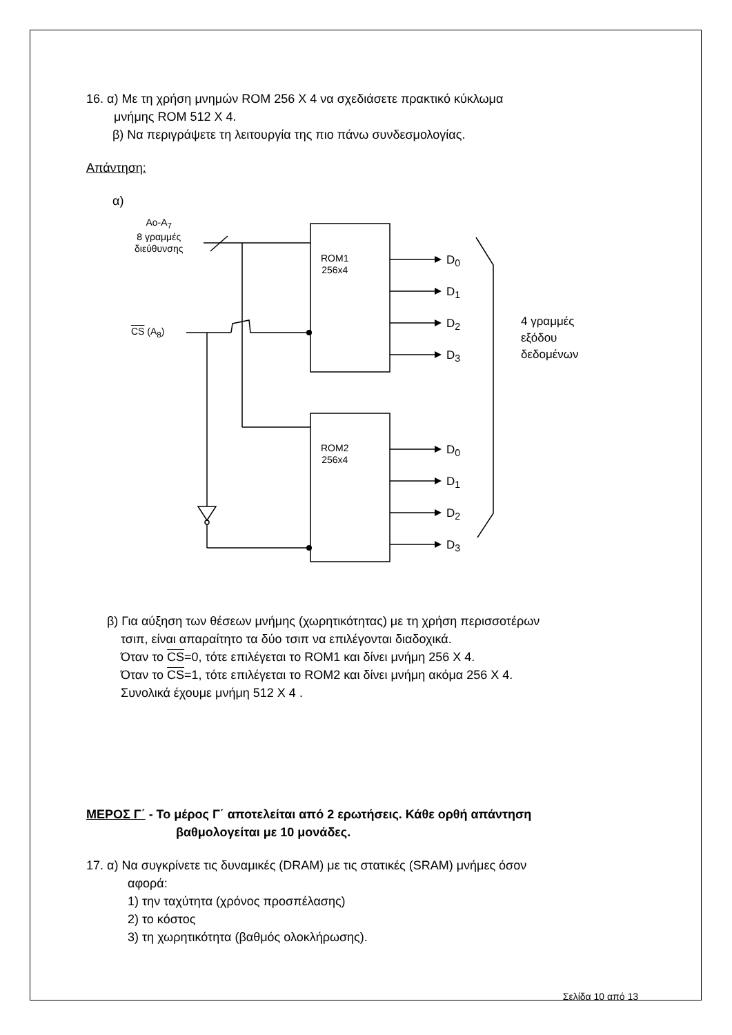16. α) Με τη χρήση μνημών ROM 256 X 4 να σχεδιάσετε πρακτικό κύκλωμα
μνήμης ROM 512 X 4.
β) Να περιγράψετε τη λειτουργία της πιο πάνω συνδεσμολογίας.
Απάντηση:
α)
Ao-A<sub>7</sub>
8 γραμμές
διεύθυνσης
ROM1
256x4
ROM2
256x4
CS (A<sub>8</sub>)
D<sub>0</sub>
D<sub>1</sub>
D<sub>2</sub>
D<sub>3</sub>
D<sub>0</sub>
D<sub>1</sub>
D<sub>2</sub>
D<sub>3</sub>
4 γραμμές
εξόδου
δεδομένων
β) Για αύξηση των θέσεων μνήμης (χωρητικότητας) με τη χρήση περισσοτέρων
τσιπ, είναι απαραίτητο τα δύο τσιπ να επιλέγονται διαδοχικά.
Όταν το CS=0, τότε επιλέγεται το ROM1 και δίνει μνήμη 256 X 4.
Όταν το CS=1, τότε επιλέγεται το ROM2 και δίνει μνήμη ακόμα 256 X 4.
Συνολικά έχουμε μνήμη 512 X 4 .
ΜΕΡΟΣ Γ΄ - Το μέρος Γ΄ αποτελείται από 2 ερωτήσεις. Κάθε ορθή απάντηση
βαθμολογείται με 10 μονάδες.
17. α) Να συγκρίνετε τις δυναμικές (DRAM) με τις στατικές (SRAM) μνήμες όσον
αφορά:
1) την ταχύτητα (χρόνος προσπέλασης)
2) το κόστος
3) τη χωρητικότητα (βαθμός ολοκλήρωσης).
Σελίδα 10 από 13